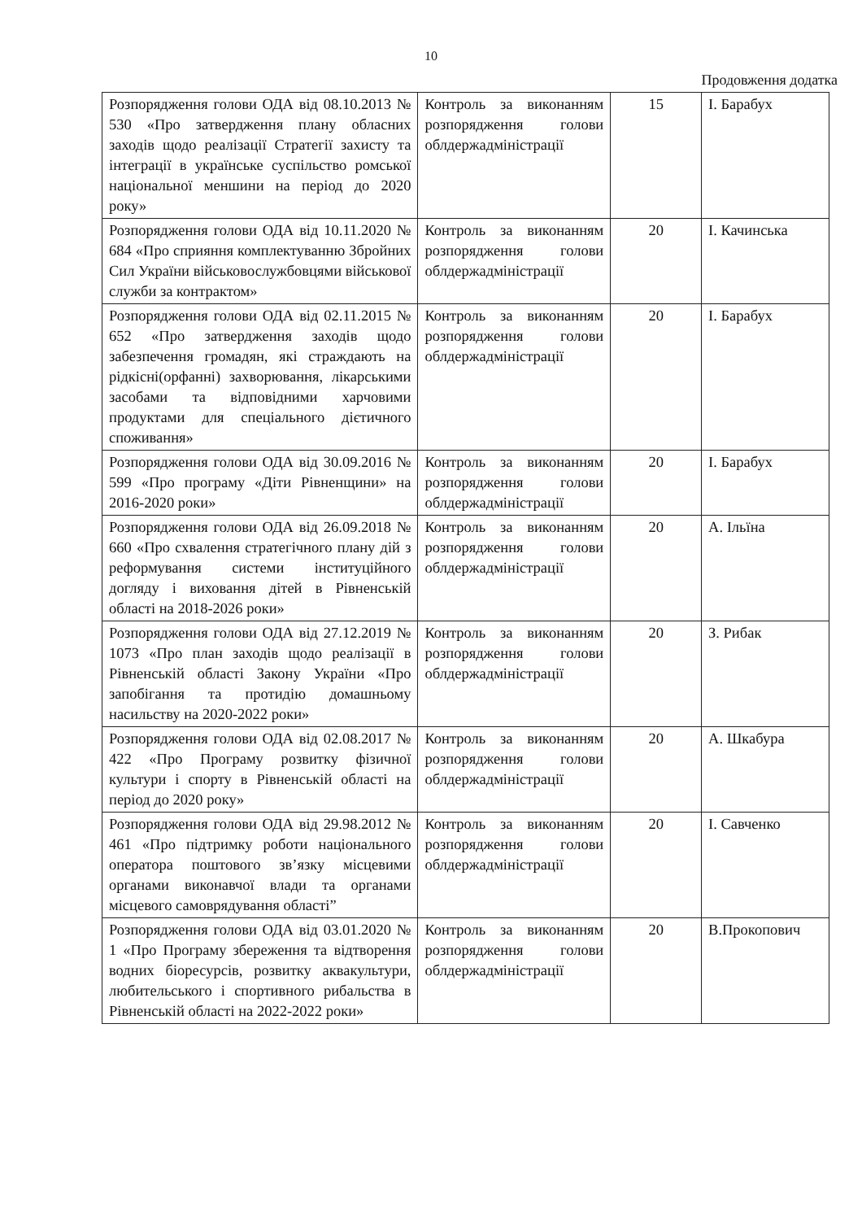10
Продовження додатка
| Розпорядження голови ОДА від 08.10.2013 № 530 «Про затвердження плану обласних заходів щодо реалізації Стратегії захисту та інтеграції в українське суспільство ромської національної меншини на період до 2020 року» | Контроль за виконанням розпорядження голови облдержадміністрації | 15 | І. Барабух |
| Розпорядження голови ОДА від 10.11.2020 № 684 «Про сприяння комплектуванню Збройних Сил України військовослужбовцями військової служби за контрактом» | Контроль за виконанням розпорядження голови облдержадміністрації | 20 | І. Качинська |
| Розпорядження голови ОДА від 02.11.2015 № 652 «Про затвердження заходів щодо забезпечення громадян, які страждають на рідкісні(орфанні) захворювання, лікарськими засобами та відповідними харчовими продуктами для спеціального дієтичного споживання» | Контроль за виконанням розпорядження голови облдержадміністрації | 20 | І. Барабух |
| Розпорядження голови ОДА від 30.09.2016 № 599 «Про програму «Діти Рівненщини» на 2016-2020 роки» | Контроль за виконанням розпорядження голови облдержадміністрації | 20 | І. Барабух |
| Розпорядження голови ОДА від 26.09.2018 № 660 «Про схвалення стратегічного плану дій з реформування системи інституційного догляду і виховання дітей в Рівненській області на 2018-2026 роки» | Контроль за виконанням розпорядження голови облдержадміністрації | 20 | А. Ільїна |
| Розпорядження голови ОДА від 27.12.2019 № 1073 «Про план заходів щодо реалізації в Рівненській області Закону України «Про запобігання та протидію домашньому насильству на 2020-2022 роки» | Контроль за виконанням розпорядження голови облдержадміністрації | 20 | З. Рибак |
| Розпорядження голови ОДА від 02.08.2017 № 422 «Про Програму розвитку фізичної культури і спорту в Рівненській області на період до 2020 року» | Контроль за виконанням розпорядження голови облдержадміністрації | 20 | А. Шкабура |
| Розпорядження голови ОДА від 29.98.2012 № 461 «Про підтримку роботи національного оператора поштового зв’язку місцевими органами виконавчої влади та органами місцевого самоврядування області” | Контроль за виконанням розпорядження голови облдержадміністрації | 20 | І. Савченко |
| Розпорядження голови ОДА від 03.01.2020 № 1 «Про Програму збереження та відтворення водних біоресурсів, розвитку аквакультури, любительського і спортивного рибальства в Рівненській області на 2022-2022 роки» | Контроль за виконанням розпорядження голови облдержадміністрації | 20 | В.Прокопович |